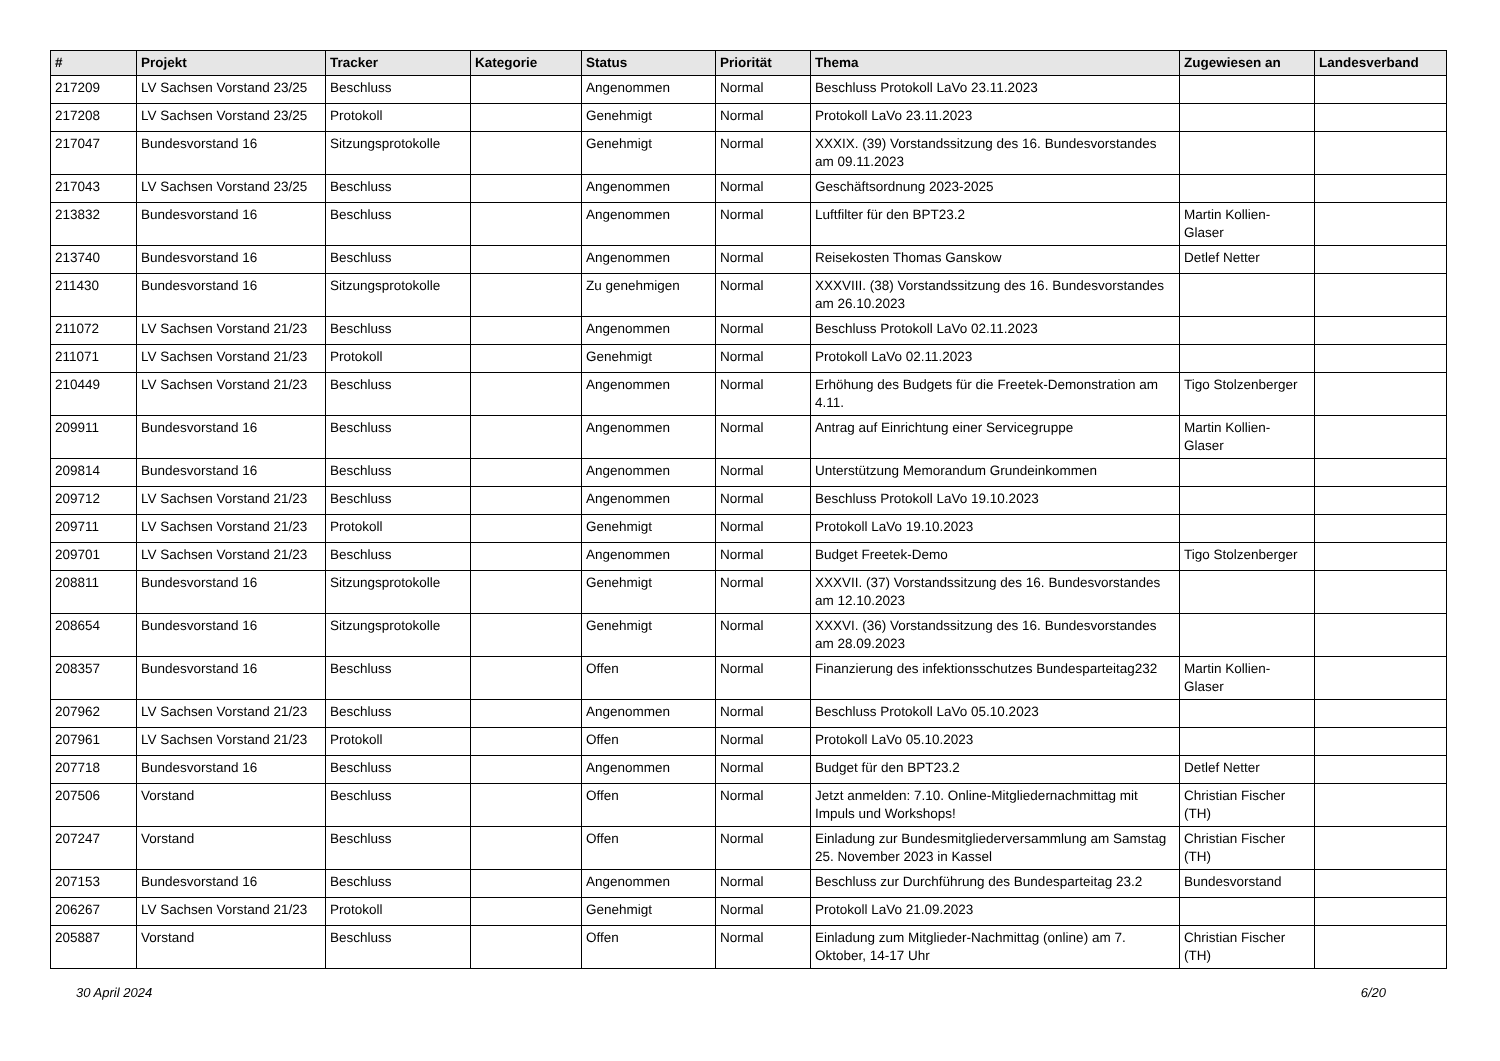| # | Projekt | Tracker | Kategorie | Status | Priorität | Thema | Zugewiesen an | Landesverband |
| --- | --- | --- | --- | --- | --- | --- | --- | --- |
| 217209 | LV Sachsen Vorstand 23/25 | Beschluss | | Angenommen | Normal | Beschluss Protokoll LaVo 23.11.2023 | | |
| 217208 | LV Sachsen Vorstand 23/25 | Protokoll | | Genehmigt | Normal | Protokoll LaVo 23.11.2023 | | |
| 217047 | Bundesvorstand 16 | Sitzungsprotokolle | | Genehmigt | Normal | XXXIX. (39) Vorstandssitzung des 16. Bundesvorstandes am 09.11.2023 | | |
| 217043 | LV Sachsen Vorstand 23/25 | Beschluss | | Angenommen | Normal | Geschäftsordnung 2023-2025 | | |
| 213832 | Bundesvorstand 16 | Beschluss | | Angenommen | Normal | Luftfilter für den BPT23.2 | Martin Kollien-Glaser | |
| 213740 | Bundesvorstand 16 | Beschluss | | Angenommen | Normal | Reisekosten Thomas Ganskow | Detlef Netter | |
| 211430 | Bundesvorstand 16 | Sitzungsprotokolle | | Zu genehmigen | Normal | XXXVIII. (38) Vorstandssitzung des 16. Bundesvorstandes am 26.10.2023 | | |
| 211072 | LV Sachsen Vorstand 21/23 | Beschluss | | Angenommen | Normal | Beschluss Protokoll LaVo 02.11.2023 | | |
| 211071 | LV Sachsen Vorstand 21/23 | Protokoll | | Genehmigt | Normal | Protokoll LaVo 02.11.2023 | | |
| 210449 | LV Sachsen Vorstand 21/23 | Beschluss | | Angenommen | Normal | Erhöhung des Budgets für die Freetek-Demonstration am 4.11. | Tigo Stolzenberger | |
| 209911 | Bundesvorstand 16 | Beschluss | | Angenommen | Normal | Antrag auf Einrichtung einer Servicegruppe | Martin Kollien-Glaser | |
| 209814 | Bundesvorstand 16 | Beschluss | | Angenommen | Normal | Unterstützung Memorandum Grundeinkommen | | |
| 209712 | LV Sachsen Vorstand 21/23 | Beschluss | | Angenommen | Normal | Beschluss Protokoll LaVo 19.10.2023 | | |
| 209711 | LV Sachsen Vorstand 21/23 | Protokoll | | Genehmigt | Normal | Protokoll LaVo 19.10.2023 | | |
| 209701 | LV Sachsen Vorstand 21/23 | Beschluss | | Angenommen | Normal | Budget Freetek-Demo | Tigo Stolzenberger | |
| 208811 | Bundesvorstand 16 | Sitzungsprotokolle | | Genehmigt | Normal | XXXVII. (37) Vorstandssitzung des 16. Bundesvorstandes am 12.10.2023 | | |
| 208654 | Bundesvorstand 16 | Sitzungsprotokolle | | Genehmigt | Normal | XXXVI. (36) Vorstandssitzung des 16. Bundesvorstandes am 28.09.2023 | | |
| 208357 | Bundesvorstand 16 | Beschluss | | Offen | Normal | Finanzierung des infektionsschutzes Bundesparteitag232 | Martin Kollien-Glaser | |
| 207962 | LV Sachsen Vorstand 21/23 | Beschluss | | Angenommen | Normal | Beschluss Protokoll LaVo 05.10.2023 | | |
| 207961 | LV Sachsen Vorstand 21/23 | Protokoll | | Offen | Normal | Protokoll LaVo 05.10.2023 | | |
| 207718 | Bundesvorstand 16 | Beschluss | | Angenommen | Normal | Budget für den BPT23.2 | Detlef Netter | |
| 207506 | Vorstand | Beschluss | | Offen | Normal | Jetzt anmelden: 7.10. Online-Mitgliedernachmittag mit Impuls und Workshops! | Christian Fischer (TH) | |
| 207247 | Vorstand | Beschluss | | Offen | Normal | Einladung zur Bundesmitgliederversammlung am Samstag 25. November 2023 in Kassel | Christian Fischer (TH) | |
| 207153 | Bundesvorstand 16 | Beschluss | | Angenommen | Normal | Beschluss zur Durchführung des Bundesparteitag 23.2 | Bundesvorstand | |
| 206267 | LV Sachsen Vorstand 21/23 | Protokoll | | Genehmigt | Normal | Protokoll LaVo 21.09.2023 | | |
| 205887 | Vorstand | Beschluss | | Offen | Normal | Einladung zum Mitglieder-Nachmittag (online) am 7. Oktober, 14-17 Uhr | Christian Fischer (TH) | |
30 April 2024 6/20